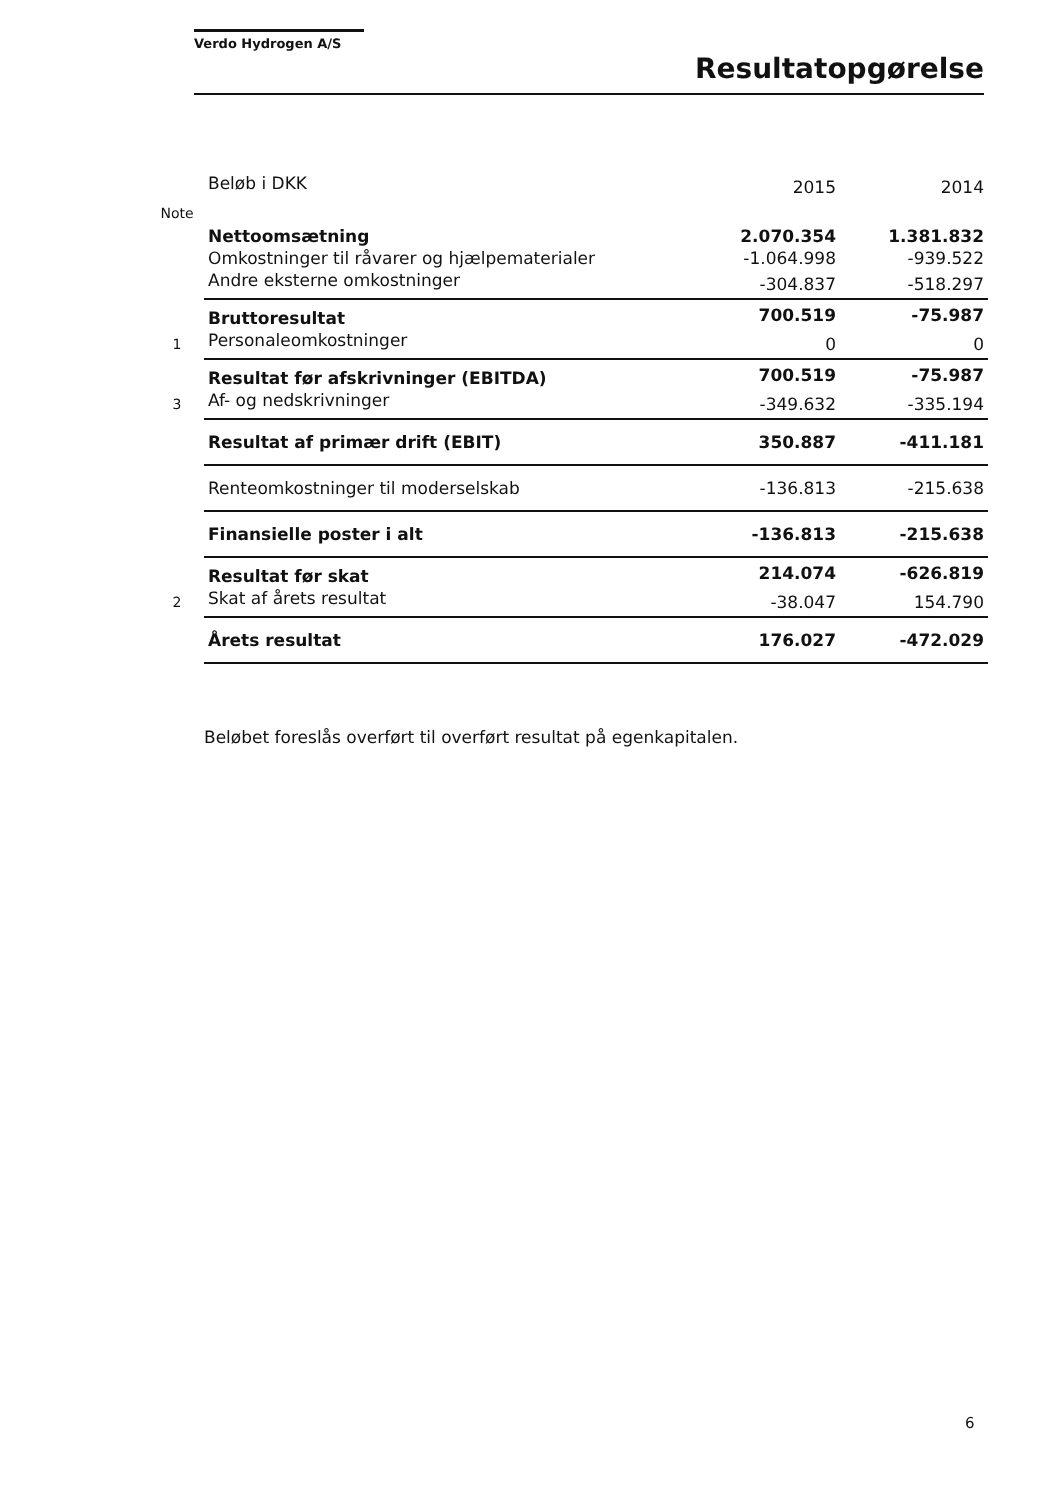Verdo Hydrogen A/S
Resultatopgørelse
| | Beløb i DKK | 2015 | 2014 |
| Note | | | |
| | Nettoomsætning | 2.070.354 | 1.381.832 |
| | Omkostninger til råvarer og hjælpematerialer | -1.064.998 | -939.522 |
| | Andre eksterne omkostninger | -304.837 | -518.297 |
| | Bruttoresultat | 700.519 | -75.987 |
| 1 | Personaleomkostninger | 0 | 0 |
| | Resultat før afskrivninger (EBITDA) | 700.519 | -75.987 |
| 3 | Af- og nedskrivninger | -349.632 | -335.194 |
| | Resultat af primær drift (EBIT) | 350.887 | -411.181 |
| | Renteomkostninger til moderselskab | -136.813 | -215.638 |
| | Finansielle poster i alt | -136.813 | -215.638 |
| | Resultat før skat | 214.074 | -626.819 |
| 2 | Skat af årets resultat | -38.047 | 154.790 |
| | Årets resultat | 176.027 | -472.029 |
Beløbet foreslås overført til overført resultat på egenkapitalen.
6